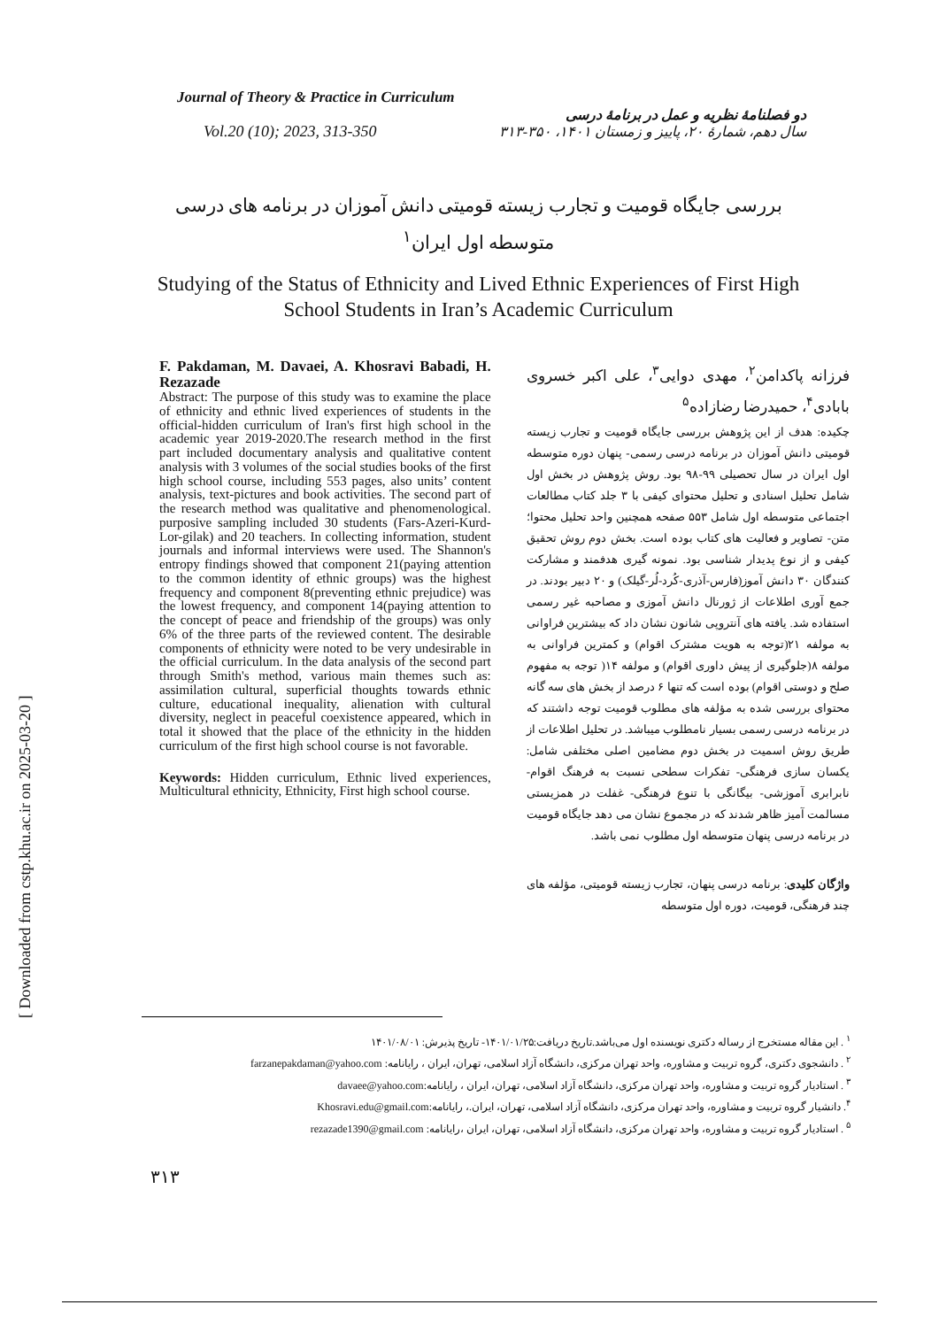[ Downloaded from cstp.khu.ac.ir on 2025-03-20 ]
Journal of Theory & Practice in Curriculum
Vol.20 (10); 2023, 313-350
دو فصلنامهٔ نظریه و عمل در برنامهٔ درسی
سال دهم، شمارهٔ ۲۰، پاییز و زمستان ۱۴۰۱، ۳۵۰-۳۱۳
بررسی جایگاه قومیت و تجارب زیسته قومیتی دانش آموزان در برنامه های درسی متوسطه اول ایران<sup>۱</sup>
Studying of the Status of Ethnicity and Lived Ethnic Experiences of First High School Students in Iran’s Academic Curriculum
F. Pakdaman, M. Davaei, A. Khosravi Babadi, H. Rezazade
Abstract: The purpose of this study was to examine the place of ethnicity and ethnic lived experiences of students in the official-hidden curriculum of Iran's first high school in the academic year 2019-2020.The research method in the first part included documentary analysis and qualitative content analysis with 3 volumes of the social studies books of the first high school course, including 553 pages, also units’ content analysis, text-pictures and book activities. The second part of the research method was qualitative and phenomenological. purposive sampling included 30 students (Fars-Azeri-Kurd-Lor-gilak) and 20 teachers. In collecting information, student journals and informal interviews were used. The Shannon's entropy findings showed that component 21(paying attention to the common identity of ethnic groups) was the highest frequency and component 8(preventing ethnic prejudice) was the lowest frequency, and component 14(paying attention to the concept of peace and friendship of the groups) was only 6% of the three parts of the reviewed content. The desirable components of ethnicity were noted to be very undesirable in the official curriculum. In the data analysis of the second part through Smith's method, various main themes such as: assimilation cultural, superficial thoughts towards ethnic culture, educational inequality, alienation with cultural diversity, neglect in peaceful coexistence appeared, which in total it showed that the place of the ethnicity in the hidden curriculum of the first high school course is not favorable.
Keywords: Hidden curriculum, Ethnic lived experiences, Multicultural ethnicity, Ethnicity, First high school course.
فرزانه پاکدامن<sup>۲</sup>، مهدی دوایی<sup>۳</sup>، علی اکبر خسروی بابادی<sup>۴</sup>، حمیدرضا رضازاده<sup>۵</sup>
چکیده: هدف از این پژوهش بررسی جایگاه قومیت و تجارب زیسته قومیتی دانش آموزان در برنامه درسی رسمی- پنهان دوره متوسطه اول ایران در سال تحصیلی ۹۹-۹۸ بود. روش پژوهش در بخش اول شامل تحلیل اسنادی و تحلیل محتوای کیفی با ۳ جلد کتاب مطالعات اجتماعی متوسطه اول شامل ۵۵۳ صفحه همچنین واحد تحلیل محتوا؛ متن- تصاویر و فعالیت های کتاب بوده است. بخش دوم روش تحقیق کیفی و از نوع پدیدار شناسی بود. نمونه گیری هدفمند و مشارکت کنندگان ۳۰ دانش آموز(فارس-آذری-کُرد-لُر-گیلک) و ۲۰ دبیر بودند. در جمع آوری اطلاعات از ژورنال دانش آموزی و مصاحبه غیر رسمی استفاده شد. یافته های آنتروپی شانون نشان داد که بیشترین فراوانی به مولفه ۲۱(توجه به هویت مشترک اقوام) و کمترین فراوانی به مولفه ۸(جلوگیری از پیش داوری اقوام) و مولفه ۱۴( توجه به مفهوم صلح و دوستی اقوام) بوده است که تنها ۶ درصد از بخش های سه گانه محتوای بررسی شده به مؤلفه های مطلوب قومیت توجه داشتند که در برنامه درسی رسمی بسیار نامطلوب میباشد. در تحلیل اطلاعات از طریق روش اسمیت در بخش دوم مضامین اصلی مختلفی شامل: یکسان سازی فرهنگی- تفکرات سطحی نسبت به فرهنگ اقوام- نابرابری آموزشی- بیگانگی با تنوع فرهنگی- غفلت در همزیستی مسالمت آمیز ظاهر شدند که در مجموع نشان می دهد جایگاه قومیت در برنامه درسی پنهان متوسطه اول مطلوب نمی باشد.
واژگان کلیدی: برنامه درسی پنهان، تجارب زیسته قومیتی، مؤلفه های چند فرهنگی، قومیت، دوره اول متوسطه
<sup>۱</sup> . این مقاله مستخرج از رساله دکتری نویسنده اول می‌باشد.تاریخ دریافت:۱۴۰۱/۰۱/۲۵- تاریخ پذیرش: ۱۴۰۱/۰۸/۰۱
<sup>۲</sup> . دانشجوی دکتری، گروه تربیت و مشاوره، واحد تهران مرکزی، دانشگاه آزاد اسلامی، تهران، ایران ، رایانامه: farzanepakdaman@yahoo.com
<sup>۳</sup> . استادیار گروه تربیت و مشاوره، واحد تهران مرکزی، دانشگاه آزاد اسلامی، تهران، ایران ، رایانامه:davaee@yahoo.com
<sup>۴</sup>. دانشیار گروه تربیت و مشاوره، واحد تهران مرکزی، دانشگاه آزاد اسلامی، تهران، ایران.، رایانامه:Khosravi.edu@gmail.com
<sup>۵</sup> . استادیار گروه تربیت و مشاوره، واحد تهران مرکزی، دانشگاه آزاد اسلامی، تهران، ایران ،رایانامه: rezazade1390@gmail.com
۳۱۳